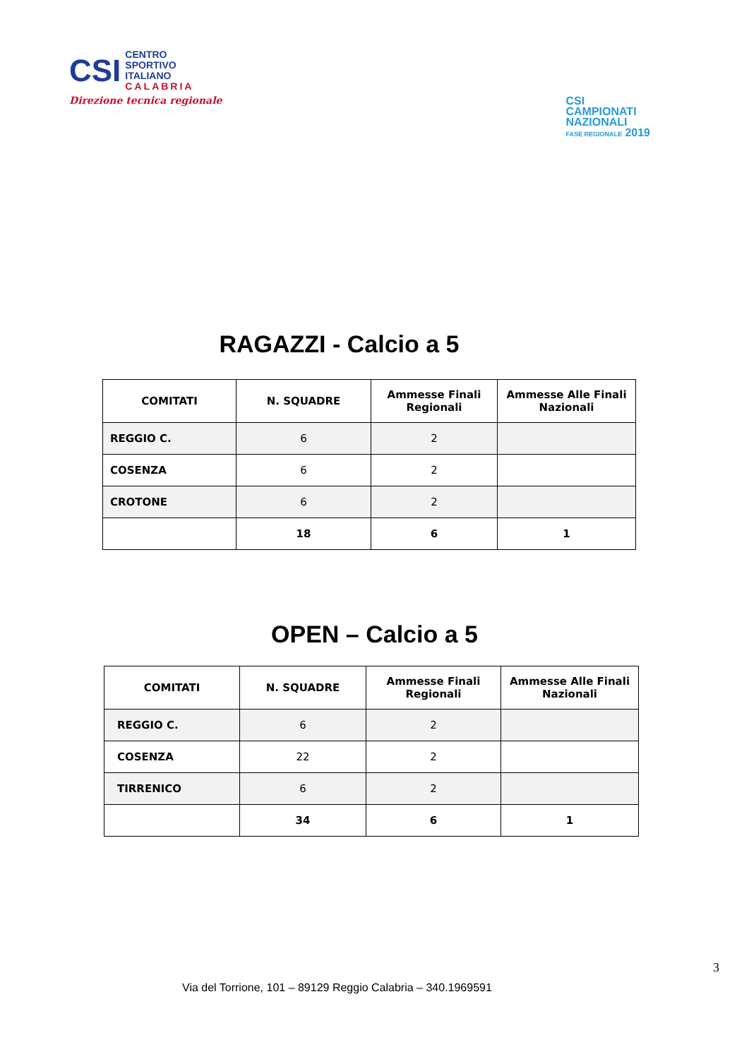CSI
CENTRO
SPORTIVO
ITALIANO
CALABRIA
Direzione tecnica regionale
CSI
CAMPIONATI
NAZIONALI
FASE REGIONALE 2019
RAGAZZI - Calcio a 5
| COMITATI | N. SQUADRE | Ammesse Finali Regionali | Ammesse Alle Finali Nazionali |
| --- | --- | --- | --- |
| REGGIO C. | 6 | 2 | |
| COSENZA | 6 | 2 | |
| CROTONE | 6 | 2 | |
| | 18 | 6 | 1 |
OPEN – Calcio a 5
| COMITATI | N. SQUADRE | Ammesse Finali Regionali | Ammesse Alle Finali Nazionali |
| --- | --- | --- | --- |
| REGGIO C. | 6 | 2 | |
| COSENZA | 22 | 2 | |
| TIRRENICO | 6 | 2 | |
| | 34 | 6 | 1 |
3
Via del Torrione, 101 – 89129 Reggio Calabria – 340.1969591